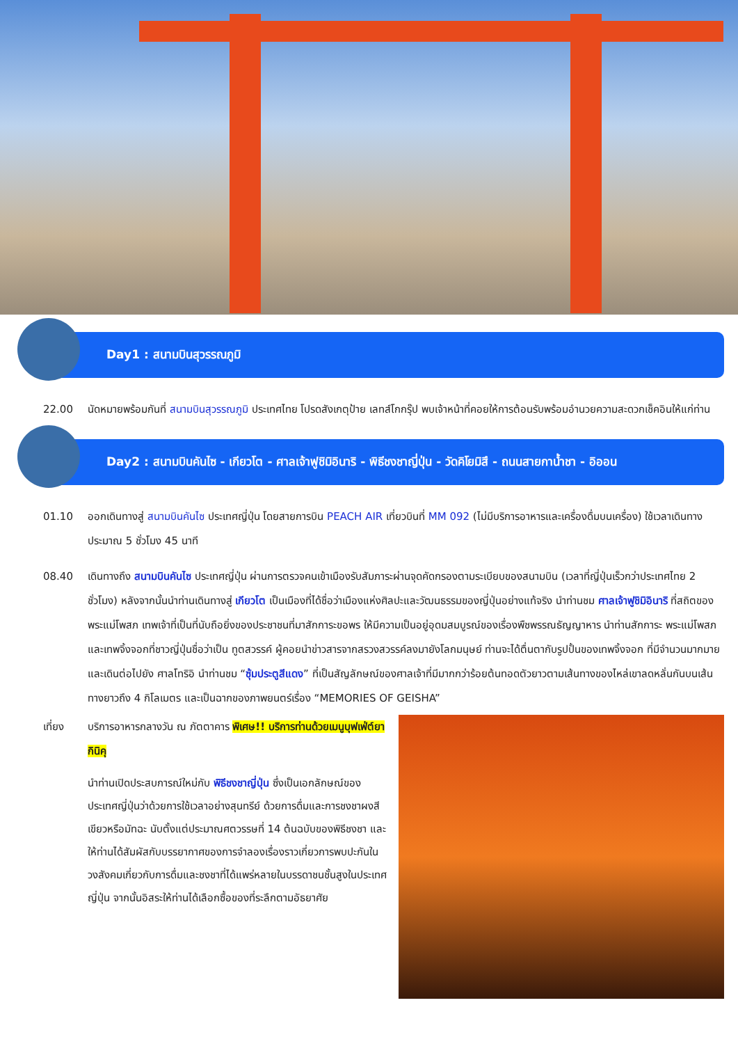Day1 : สนามบินสุวรรณภูมิ
22.00 นัดหมายพร้อมกันที่ สนามบินสุวรรณภูมิ ประเทศไทย โปรดสังเกตุป้าย เลทส์โกกรุ๊ป พบเจ้าหน้าที่คอยให้การต้อนรับพร้อมอำนวยความสะดวกเช็คอินให้แก่ท่าน
Day2 : สนามบินคันไซ - เกียวโต - ศาลเจ้าฟูชิมิอินาริ - พิธีชงชาญี่ปุ่น - วัดคิโยมิสึ - ถนนสายกาน้ำชา - อิออน
01.10 ออกเดินทางสู่ สนามบินคันไซ ประเทศญี่ปุ่น โดยสายการบิน PEACH AIR เที่ยวบินที่ MM 092 (ไม่มีบริการอาหารและเครื่องดื่มบนเครื่อง) ใช้เวลาเดินทางประมาณ 5 ชั่วโมง 45 นาที
08.40 เดินทางถึง สนามบินคันไซ ประเทศญี่ปุ่น ผ่านการตรวจคนเข้าเมืองรับสัมภาระผ่านจุดคัดกรองตามระเบียบของสนามบิน (เวลาที่ญี่ปุ่นเร็วกว่าประเทศไทย 2 ชั่วโมง) หลังจากนั้นนำท่านเดินทางสู่ เกียวโต เป็นเมืองที่ได้ชื่อว่าเมืองแห่งศิลปะและวัฒนธรรมของญี่ปุ่นอย่างแท้จริง นำท่านชม ศาลเจ้าฟูชิมิอินาริ ที่สถิตของพระแม่โพสภ เทพเจ้าที่เป็นที่นับถือยิ่งของประชาชนที่มาสักการะขอพร ให้มีความเป็นอยู่อุดมสมบูรณ์ของเรื่องพืชพรรณธัญญาหาร นำท่านสักการะ พระแม่โพสภ และเทพจิ้งจอกที่ชาวญี่ปุ่นชื่อว่าเป็น ทูตสวรรค์ ผู้คอยนำข่าวสารจากสรวงสวรรค์ลงมายังโลกมนุษย์ ท่านจะได้ตื่นตากับรูปปั้นของเทพจิ้งจอก ที่มีจำนวนมากมายและเดินต่อไปยัง ศาลโทริอิ นำท่านชม “ซุ้มประตูสีแดง” ที่เป็นสัญลักษณ์ของศาลเจ้าที่มีมากกว่าร้อยต้นทอดตัวยาวตามเส้นทางของไหล่เขาลดหลั่นกันบนเส้นทางยาวถึง 4 กิโลเมตร และเป็นฉากของภาพยนตร์เรื่อง “MEMORIES OF GEISHA”
เที่ยง บริการอาหารกลางวัน ณ ภัตตาคาร พิเศษ!! บริการท่านด้วยเมนูบุฟเฟ่ต์ยากินิคุ
นำท่านเปิดประสบการณ์ใหม่กับ พิธีชงชาญี่ปุ่น ซึ่งเป็นเอกลักษณ์ของประเทศญี่ปุ่นว่าด้วยการใช้เวลาอย่างสุนทรีย์ ด้วยการดื่มและการชงชาผงสีเขียวหรือมัทฉะ นับตั้งแต่ประมาณศตวรรษที่ 14 ต้นฉบับของพิธีชงชา และให้ท่านได้สัมผัสกับบรรยากาศของการจำลองเรื่องราวเกี่ยวการพบปะกันในวงสังคมเกี่ยวกับการดื่มและชงชาที่ได้แพร่หลายในบรรดาชนชั้นสูงในประเทศญี่ปุ่น จากนั้นอิสระให้ท่านได้เลือกซื้อของที่ระลึกตามอัธยาศัย